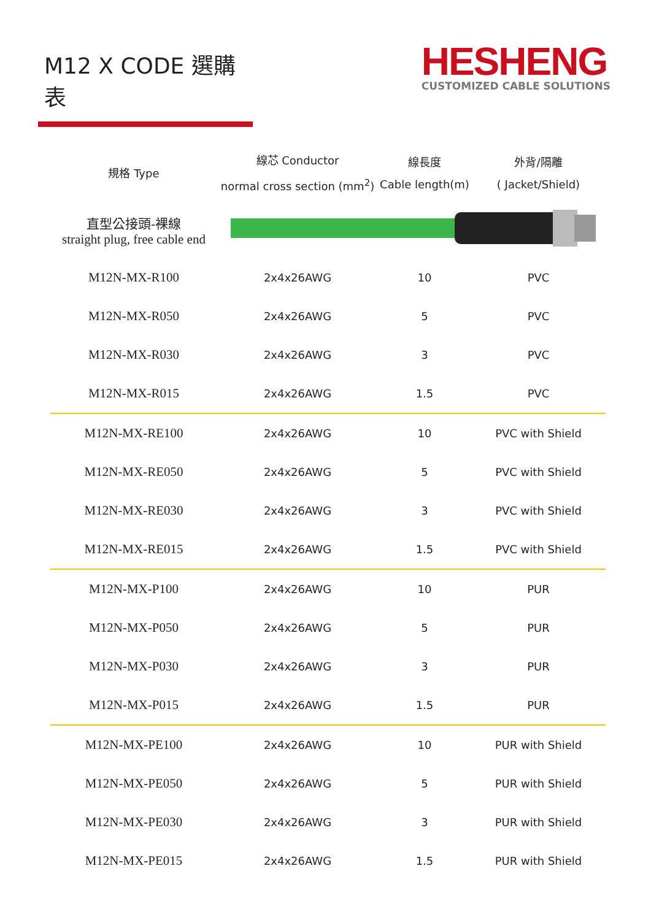M12 X CODE 選購表
HESHENG
CUSTOMIZED CABLE SOLUTIONS
| 規格 Type | 線芯 Conductor normal cross section (mm<sup>2</sup>) | 線長度 Cable length(m) | 外背/隔離 ( Jacket/Shield) |
| --- | --- | --- | --- |
| 直型公接頭-裸線 straight plug, free cable end | | | |
| M12N-MX-R100 | 2x4x26AWG | 10 | PVC |
| M12N-MX-R050 | 2x4x26AWG | 5 | PVC |
| M12N-MX-R030 | 2x4x26AWG | 3 | PVC |
| M12N-MX-R015 | 2x4x26AWG | 1.5 | PVC |
| M12N-MX-RE100 | 2x4x26AWG | 10 | PVC with Shield |
| M12N-MX-RE050 | 2x4x26AWG | 5 | PVC with Shield |
| M12N-MX-RE030 | 2x4x26AWG | 3 | PVC with Shield |
| M12N-MX-RE015 | 2x4x26AWG | 1.5 | PVC with Shield |
| M12N-MX-P100 | 2x4x26AWG | 10 | PUR |
| M12N-MX-P050 | 2x4x26AWG | 5 | PUR |
| M12N-MX-P030 | 2x4x26AWG | 3 | PUR |
| M12N-MX-P015 | 2x4x26AWG | 1.5 | PUR |
| M12N-MX-PE100 | 2x4x26AWG | 10 | PUR with Shield |
| M12N-MX-PE050 | 2x4x26AWG | 5 | PUR with Shield |
| M12N-MX-PE030 | 2x4x26AWG | 3 | PUR with Shield |
| M12N-MX-PE015 | 2x4x26AWG | 1.5 | PUR with Shield |